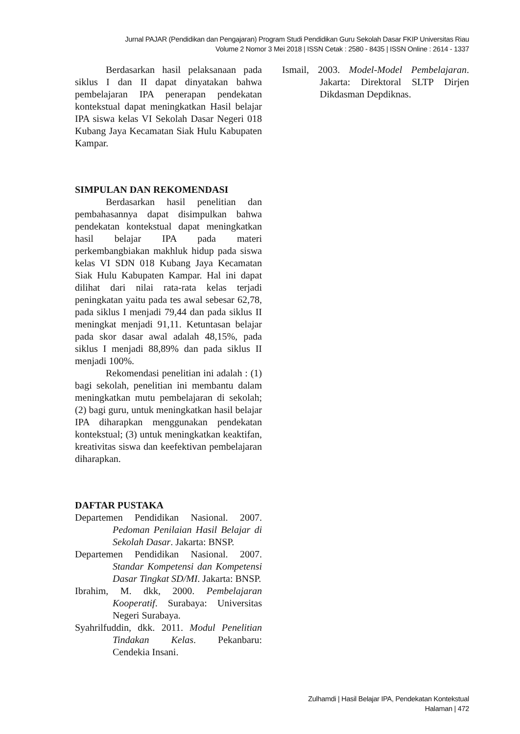Jurnal PAJAR (Pendidikan dan Pengajaran) Program Studi Pendidikan Guru Sekolah Dasar FKIP Universitas Riau
Volume 2 Nomor 3 Mei 2018 | ISSN Cetak : 2580 - 8435 | ISSN Online : 2614 - 1337
Berdasarkan hasil pelaksanaan pada siklus I dan II dapat dinyatakan bahwa pembelajaran IPA penerapan pendekatan kontekstual dapat meningkatkan Hasil belajar IPA siswa kelas VI Sekolah Dasar Negeri 018 Kubang Jaya Kecamatan Siak Hulu Kabupaten Kampar.
SIMPULAN DAN REKOMENDASI
Berdasarkan hasil penelitian dan pembahasannya dapat disimpulkan bahwa pendekatan kontekstual dapat meningkatkan hasil belajar IPA pada materi perkembangbiakan makhluk hidup pada siswa kelas VI SDN 018 Kubang Jaya Kecamatan Siak Hulu Kabupaten Kampar. Hal ini dapat dilihat dari nilai rata-rata kelas terjadi peningkatan yaitu pada tes awal sebesar 62,78, pada siklus I menjadi 79,44 dan pada siklus II meningkat menjadi 91,11. Ketuntasan belajar pada skor dasar awal adalah 48,15%, pada siklus I menjadi 88,89% dan pada siklus II menjadi 100%.
Rekomendasi penelitian ini adalah : (1) bagi sekolah, penelitian ini membantu dalam meningkatkan mutu pembelajaran di sekolah; (2) bagi guru, untuk meningkatkan hasil belajar IPA diharapkan menggunakan pendekatan kontekstual; (3) untuk meningkatkan keaktifan, kreativitas siswa dan keefektivan pembelajaran diharapkan.
DAFTAR PUSTAKA
Departemen Pendidikan Nasional. 2007. Pedoman Penilaian Hasil Belajar di Sekolah Dasar. Jakarta: BNSP.
Departemen Pendidikan Nasional. 2007. Standar Kompetensi dan Kompetensi Dasar Tingkat SD/MI. Jakarta: BNSP.
Ibrahim, M. dkk, 2000. Pembelajaran Kooperatif. Surabaya: Universitas Negeri Surabaya.
Syahrilfuddin, dkk. 2011. Modul Penelitian Tindakan Kelas. Pekanbaru: Cendekia Insani.
Ismail, 2003. Model-Model Pembelajaran. Jakarta: Direktoral SLTP Dirjen Dikdasman Depdiknas.
Zulhamdi | Hasil Belajar IPA, Pendekatan Kontekstual
Halaman | 472